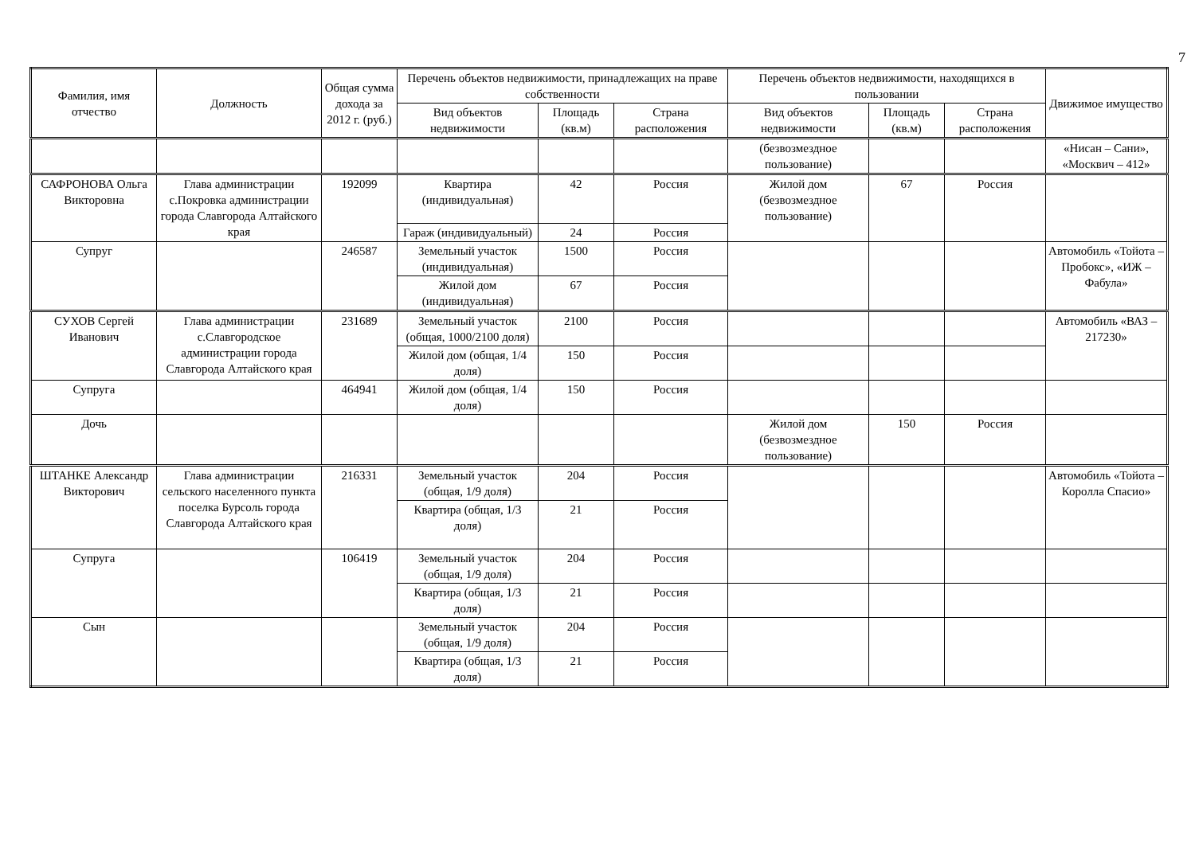7
| Фамилия, имя отчество | Должность | Общая сумма дохода за 2012 г. (руб.) | Перечень объектов недвижимости, принадлежащих на праве собственности | | | Перечень объектов недвижимости, находящихся в пользовании | | | Движимое имущество |
| --- | --- | --- | --- | --- | --- | --- | --- | --- | --- |
| | | | Вид объектов недвижимости | Площадь (кв.м) | Страна расположения | Вид объектов недвижимости | Площадь (кв.м) | Страна расположения | |
| | | | | | | (безвозмездное пользование) | | | «Нисан – Сани», «Москвич – 412» |
| САФРОНОВА Ольга Викторовна | Глава администрации с.Покровка администрации города Славгорода Алтайского края | 192099 | Квартира (индивидуальная) | 42 | Россия | Жилой дом (безвозмездное пользование) | 67 | Россия | |
| | | | Гараж (индивидуальный) | 24 | Россия | | | | |
| Супруг | | 246587 | Земельный участок (индивидуальная) | 1500 | Россия | | | | Автомобиль «Тойота – Пробокс», «ИЖ – Фабула» |
| | | | Жилой дом (индивидуальная) | 67 | Россия | | | | |
| СУХОВ Сергей Иванович | Глава администрации с.Славгородское администрации города Славгорода Алтайского края | 231689 | Земельный участок (общая, 1000/2100 доля) | 2100 | Россия | | | | Автомобиль «ВАЗ – 217230» |
| | | | Жилой дом (общая, 1/4 доля) | 150 | Россия | | | | |
| Супруга | | 464941 | Жилой дом (общая, 1/4 доля) | 150 | Россия | | | | |
| Дочь | | | | | | Жилой дом (безвозмездное пользование) | 150 | Россия | |
| ШТАНКЕ Александр Викторович | Глава администрации сельского населенного пункта поселка Бурсоль города Славгорода Алтайского края | 216331 | Земельный участок (общая, 1/9 доля) | 204 | Россия | | | | Автомобиль «Тойота – Королла Спасио» |
| | | | Квартира (общая, 1/3 доля) | 21 | Россия | | | | |
| Супруга | | 106419 | Земельный участок (общая, 1/9 доля) | 204 | Россия | | | | |
| | | | Квартира (общая, 1/3 доля) | 21 | Россия | | | | |
| Сын | | | Земельный участок (общая, 1/9 доля) | 204 | Россия | | | | |
| | | | Квартира (общая, 1/3 доля) | 21 | Россия | | | | |